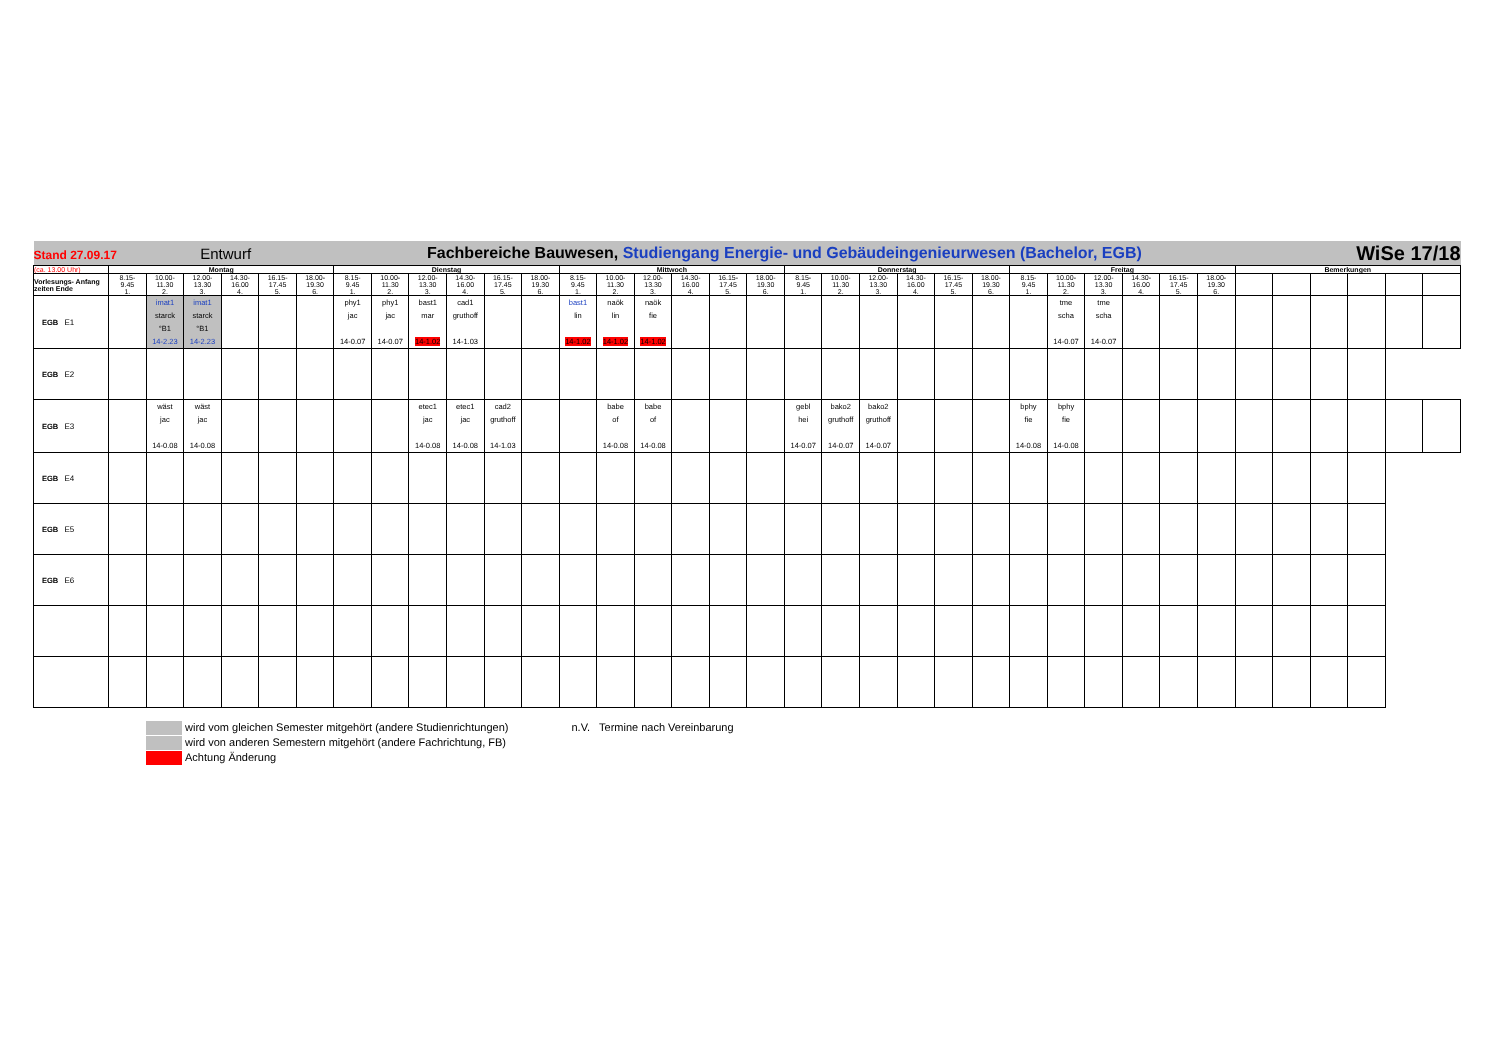| Stand 27.09.17 Entwurf | | | | | | | Fachbereiche Bauwesen, Studiengang Energie- und Gebäudeingenieurwesen (Bachelor, EGB) | | | | | | | | | | | | | | | | | | | | | | | | WiSe 17/18 | | | | | |
| (ca. 13.00 Uhr) | Montag | | | | | | Dienstag | | | | | | Mittwoch | | | | | | Donnerstag | | | | | | Freitag | | | | | | Bemerkungen | | | | | |
| Vorlesungs- Anfang zeiten Ende | 8.15- 9.45 1. | 10.00- 11.30 2. | 12.00- 13.30 3. | 14.30- 16.00 4. | 16.15- 17.45 5. | 18.00- 19.30 6. | 8.15- 9.45 1. | 10.00- 11.30 2. | 12.00- 13.30 3. | 14.30- 16.00 4. | 16.15- 17.45 5. | 18.00- 19.30 6. | 8.15- 9.45 1. | 10.00- 11.30 2. | 12.00- 13.30 3. | 14.30- 16.00 4. | 16.15- 17.45 5. | 18.00- 19.30 6. | 8.15- 9.45 1. | 10.00- 11.30 2. | 12.00- 13.30 3. | 14.30- 16.00 4. | 16.15- 17.45 5. | 18.00- 19.30 6. | 8.15- 9.45 1. | 10.00- 11.30 2. | 12.00- 13.30 3. | 14.30- 16.00 4. | 16.15- 17.45 5. | 18.00- 19.30 6. | | | | | | |
| EGB E1 | | imat1 starck °B1 14-2.23 | imat1 starck °B1 14-2.23 | | | | phy1 jac 14-0.07 | phy1 jac 14-0.07 | bast1 mar 14-1.02 | cad1 gruthoff 14-1.03 | | | bast1 lin 14-1.02 | naök lin 14-1.02 | naök fie 14-1.02 | | | | | | | | | | | tme scha 14-0.07 | tme scha 14-0.07 | | | | | | | | | |
| EGB E2 | | | | | | | | | | | | | | | | | | | | | | | | | | | | | | | | | | | | |
| EGB E3 | | wäst jac 14-0.08 | wäst jac 14-0.08 | | | | | | etec1 jac 14-0.08 | etec1 jac 14-0.08 | cad2 gruthoff 14-1.03 | | | babe of 14-0.08 | babe of 14-0.08 | | | | gebl hei 14-0.07 | bako2 gruthoff 14-0.07 | bako2 gruthoff 14-0.07 | | | | bphy fie 14-0.08 | bphy fie 14-0.08 | | | | | | | | | | |
| EGB E4 | | | | | | | | | | | | | | | | | | | | | | | | | | | | | | | | | | | | |
| EGB E5 | | | | | | | | | | | | | | | | | | | | | | | | | | | | | | | | | | | | |
| EGB E6 | | | | | | | | | | | | | | | | | | | | | | | | | | | | | | | | | | | | |
wird vom gleichen Semester mitgehört (andere Studienrichtungen) n.V. Termine nach Vereinbarung
wird von anderen Semestern mitgehört (andere Fachrichtung, FB)
Achtung Änderung